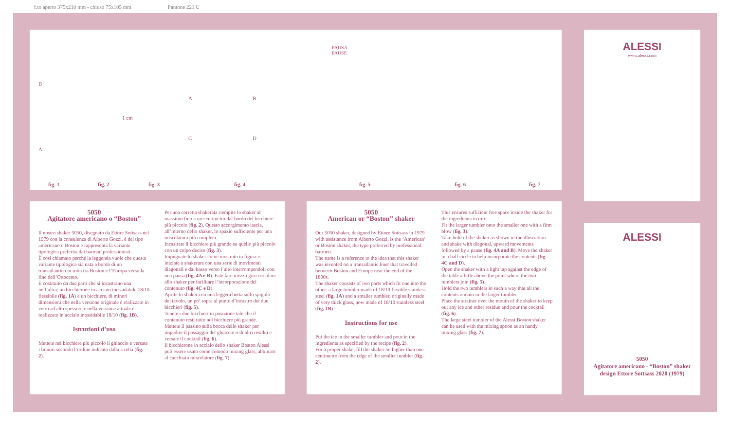f.to aperto 375x210 mm - chiuso 75x105 mm Pantone 221 U
B
A
1 cm
A B
C D
PAUSA
PAUSE
fig. 1 fig. 2 fig. 3 fig. 4 fig. 5 fig. 6 fig. 7
5050
Agitatore americano o “Boston”
Il nostro shaker 5050, disegnato da Ettore Sottsass nel 1979 con la consulenza di Alberto Gozzi, è del tipo americano o Boston e rappresenta la variante tipologica preferita dai barman professionisti.
È così chiamato perché la leggenda vuole che questa variante tipologica sia nata a bordo di un transatlantico in rotta tra Boston e l’Europa verso la fine dell’Ottocento.
È costituito da due parti che si incastrano una nell’altra: un bicchierone in acciaio inossidabile 18/10 flessibile (fig. 1A) e un bicchiere, di minori dimensioni che nella versione originale è realizzato in vetro ad alto spessore e nella versione attuale è realizzato in acciaio inossidabile 18/10 (fig. 1B).
Istruzioni d’uso
Mettete nel bicchiere più piccolo il ghiaccio e versate i liquori secondo l’ordine indicato dalla ricetta (fig. 2).
Per una corretta shakerata riempite lo shaker al massimo fino a un centimetro dal bordo del bicchiere più piccolo (fig. 2). Questo accorgimento lascia, all’interno dello shaker, lo spazio sufficiente per una miscelatura più completa.
Incastrate il bicchiere più grande su quello più piccolo con un colpo deciso (fig. 3).
Impugnate lo shaker come mostrato in figura e iniziate a shakerare con una serie di movimenti diagonali e dal basso verso l’alto interrompendoli con una pausa (fig. 4A e B). Fate fare mezzo giro circolare allo shaker per facilitare l’incorporazione del contenuto (fig. 4C e D).
Aprite lo shaker con una leggera botta sullo spigolo del tavolo, un po’ sopra al punto d’incastro dei due bicchieri (fig. 5).
Tenete i due bicchieri in posizione tale che il contenuto resti tutto nel bicchiere più grande.
Mettete il passino sulla bocca dello shaker per impedire il passaggio del ghiaccio o di altri residui e versate il cocktail (fig. 6).
Il bicchierone in acciaio dello shaker Boston Alessi può essere usato come comodo mixing glass, abbinato al cucchiaio miscelatore (fig. 7).
5050
American or “Boston” shaker
Our 5050 shaker, designed by Ettore Sottsass in 1979 with assistance from Alberto Gozzi, is the ‘American’ or Boston shaker, the type preferred by professional barmen.
The name is a reference to the idea that this shaker was invented on a transatlantic liner that travelled between Boston and Europe near the end of the 1800s.
The shaker consists of two parts which fit one into the other: a large tumbler made of 18/10 flexible stainless steel (fig. 1A) and a smaller tumbler, originally made of very thick glass, now made of 18/10 stainless steel (fig. 1B).
Instructions for use
Put the ice in the smaller tumbler and pour in the ingredients as specified by the recipe (fig. 2).
For a proper shake, fill the shaker no higher than one centimetre from the edge of the smaller tumbler (fig. 2).
This ensures sufficient free space inside the shaker for the ingredients to mix.
Fit the larger tumbler onto the smaller one with a firm blow (fig. 3).
Take hold of the shaker as shown in the illustration and shake with diagonal, upward movements followed by a pause (fig. 4A and B). Move the shaker in a half circle to help incorporate the contents (fig. 4C and D).
Open the shaker with a light tap against the edge of the table a little above the point where the two tumblers join (fig. 5).
Hold the two tumblers in such a way that all the contents remain in the larger tumbler.
Place the strainer over the mouth of the shaker to keep out any ice and other residue and pour the cocktail (fig. 6).
The large steel tumbler of the Alessi Boston shaker can be used with the mixing spoon as an handy mixing glass (fig. 7).
ALESSI
www.alessi.com
ALESSI
5050
Agitatore americano - “Boston” shaker
design Ettore Sottsass 2020 (1979)